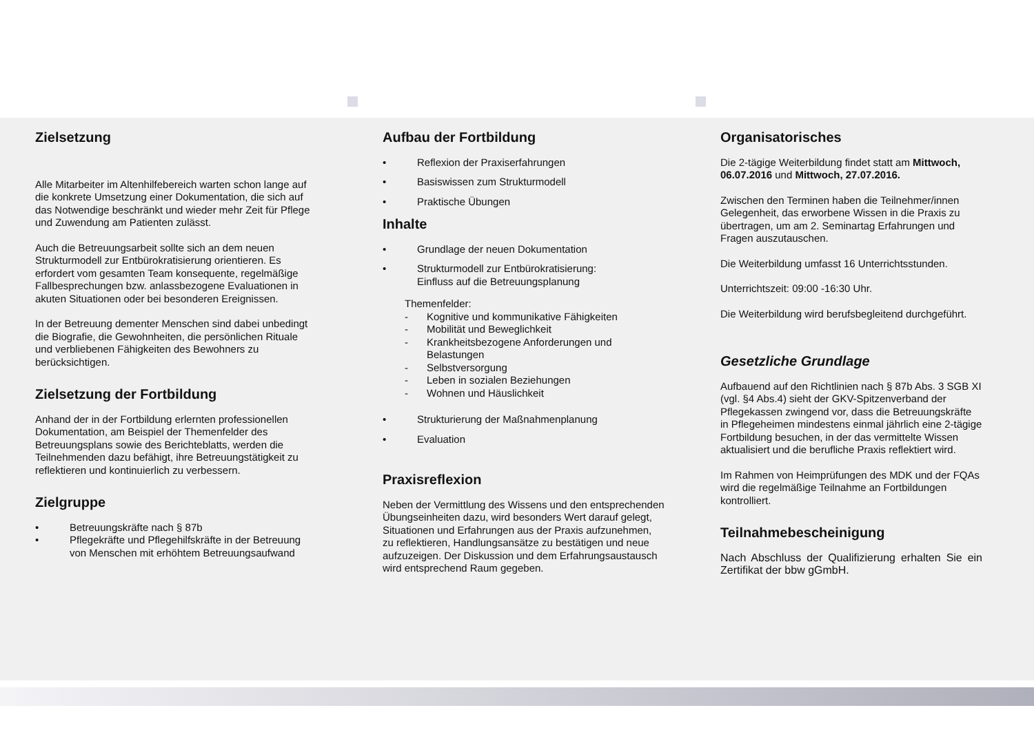Zielsetzung
Alle Mitarbeiter im Altenhilfebereich warten schon lange auf die konkrete Umsetzung einer Dokumentation, die sich auf das Notwendige beschränkt und wieder mehr Zeit für Pflege und Zuwendung am Patienten zulässt.
Auch die Betreuungsarbeit sollte sich an dem neuen Strukturmodell zur Entbürokratisierung orientieren. Es erfordert vom gesamten Team konsequente, regelmäßige Fallbesprechungen bzw. anlassbezogene Evaluationen in akuten Situationen oder bei besonderen Ereignissen.
In der Betreuung dementer Menschen sind dabei unbedingt die Biografie, die Gewohnheiten, die persönlichen Rituale und verbliebenen Fähigkeiten des Bewohners zu berücksichtigen.
Zielsetzung der Fortbildung
Anhand der in der Fortbildung erlernten professionellen Dokumentation, am Beispiel der Themenfelder des Betreuungsplans sowie des Berichteblatts, werden die Teilnehmenden dazu befähigt, ihre Betreuungstätigkeit zu reflektieren und kontinuierlich zu verbessern.
Zielgruppe
• Betreuungskräfte nach § 87b
• Pflegekräfte und Pflegehilfskräfte in der Betreuung von Menschen mit erhöhtem Betreuungsaufwand
Aufbau der Fortbildung
• Reflexion der Praxiserfahrungen
• Basiswissen zum Strukturmodell
• Praktische Übungen
Inhalte
• Grundlage der neuen Dokumentation
• Strukturmodell zur Entbürokratisierung:
Einfluss auf die Betreuungsplanung
Themenfelder:
- Kognitive und kommunikative Fähigkeiten
- Mobilität und Beweglichkeit
- Krankheitsbezogene Anforderungen und Belastungen
- Selbstversorgung
- Leben in sozialen Beziehungen
- Wohnen und Häuslichkeit
• Strukturierung der Maßnahmenplanung
• Evaluation
Praxisreflexion
Neben der Vermittlung des Wissens und den entsprechenden Übungseinheiten dazu, wird besonders Wert darauf gelegt, Situationen und Erfahrungen aus der Praxis aufzunehmen, zu reflektieren, Handlungsansätze zu bestätigen und neue aufzuzeigen. Der Diskussion und dem Erfahrungsaustausch wird entsprechend Raum gegeben.
Organisatorisches
Die 2-tägige Weiterbildung findet statt am Mittwoch, 06.07.2016 und Mittwoch, 27.07.2016.
Zwischen den Terminen haben die Teilnehmer/innen Gelegenheit, das erworbene Wissen in die Praxis zu übertragen, um am 2. Seminartag Erfahrungen und Fragen auszutauschen.
Die Weiterbildung umfasst 16 Unterrichtsstunden.
Unterrichtszeit: 09:00 -16:30 Uhr.
Die Weiterbildung wird berufsbegleitend durchgeführt.
Gesetzliche Grundlage
Aufbauend auf den Richtlinien nach § 87b Abs. 3 SGB XI (vgl. §4 Abs.4) sieht der GKV-Spitzenverband der Pflegekassen zwingend vor, dass die Betreuungskräfte in Pflegeheimen mindestens einmal jährlich eine 2-tägige Fortbildung besuchen, in der das vermittelte Wissen aktualisiert und die berufliche Praxis reflektiert wird.
Im Rahmen von Heimprüfungen des MDK und der FQAs wird die regelmäßige Teilnahme an Fortbildungen kontrolliert.
Teilnahmebescheinigung
Nach Abschluss der Qualifizierung erhalten Sie ein Zertifikat der bbw gGmbH.